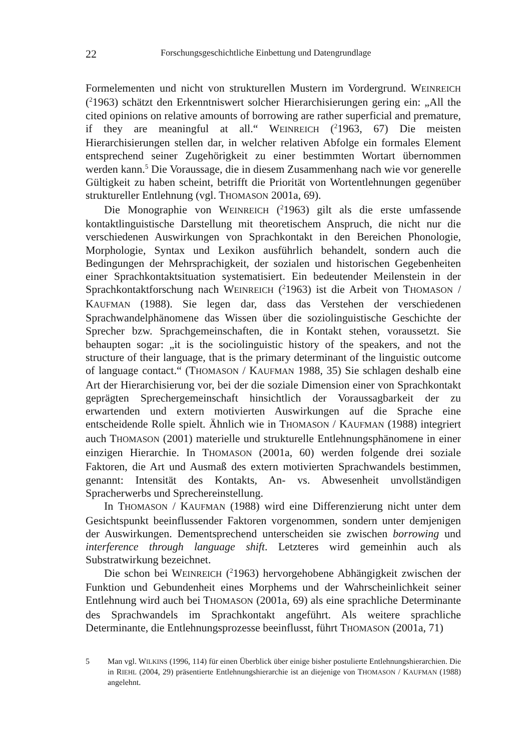22 Forschungsgeschichtliche Einbettung und Datengrundlage
Formelementen und nicht von strukturellen Mustern im Vordergrund. WEINREICH (<sup>2</sup>1963) schätzt den Erkenntniswert solcher Hierarchisierungen gering ein: „All the cited opinions on relative amounts of borrowing are rather superficial and premature, if they are meaningful at all.“ WEINREICH (<sup>2</sup>1963, 67) Die meisten Hierarchisierungen stellen dar, in welcher relativen Abfolge ein formales Element entsprechend seiner Zugehörigkeit zu einer bestimmten Wortart übernommen werden kann.<sup>5</sup> Die Voraussage, die in diesem Zusammenhang nach wie vor generelle Gültigkeit zu haben scheint, betrifft die Priorität von Wortentlehnungen gegenüber struktureller Entlehnung (vgl. THOMASON 2001a, 69).
Die Monographie von WEINREICH (<sup>2</sup>1963) gilt als die erste umfassende kontaktlinguistische Darstellung mit theoretischem Anspruch, die nicht nur die verschiedenen Auswirkungen von Sprachkontakt in den Bereichen Phonologie, Morphologie, Syntax und Lexikon ausführlich behandelt, sondern auch die Bedingungen der Mehrsprachigkeit, der sozialen und historischen Gegebenheiten einer Sprachkontaktsituation systematisiert. Ein bedeutender Meilenstein in der Sprachkontaktforschung nach WEINREICH (<sup>2</sup>1963) ist die Arbeit von THOMASON / KAUFMAN (1988). Sie legen dar, dass das Verstehen der verschiedenen Sprachwandelphänomene das Wissen über die soziolinguistische Geschichte der Sprecher bzw. Sprachgemeinschaften, die in Kontakt stehen, voraussetzt. Sie behaupten sogar: „it is the sociolinguistic history of the speakers, and not the structure of their language, that is the primary determinant of the linguistic outcome of language contact.“ (THOMASON / KAUFMAN 1988, 35) Sie schlagen deshalb eine Art der Hierarchisierung vor, bei der die soziale Dimension einer von Sprachkontakt geprägten Sprechergemeinschaft hinsichtlich der Voraussagbarkeit der zu erwartenden und extern motivierten Auswirkungen auf die Sprache eine entscheidende Rolle spielt. Ähnlich wie in THOMASON / KAUFMAN (1988) integriert auch THOMASON (2001) materielle und strukturelle Entlehnungsphänomene in einer einzigen Hierarchie. In THOMASON (2001a, 60) werden folgende drei soziale Faktoren, die Art und Ausmaß des extern motivierten Sprachwandels bestimmen, genannt: Intensität des Kontakts, An- vs. Abwesenheit unvollständigen Spracherwerbs und Sprechereinstellung.
In THOMASON / KAUFMAN (1988) wird eine Differenzierung nicht unter dem Gesichtspunkt beeinflussender Faktoren vorgenommen, sondern unter demjenigen der Auswirkungen. Dementsprechend unterscheiden sie zwischen borrowing und interference through language shift. Letzteres wird gemeinhin auch als Substratwirkung bezeichnet.
Die schon bei WEINREICH (<sup>2</sup>1963) hervorgehobene Abhängigkeit zwischen der Funktion und Gebundenheit eines Morphems und der Wahrscheinlichkeit seiner Entlehnung wird auch bei THOMASON (2001a, 69) als eine sprachliche Determinante des Sprachwandels im Sprachkontakt angeführt. Als weitere sprachliche Determinante, die Entlehnungsprozesse beeinflusst, führt THOMASON (2001a, 71)
5 Man vgl. WILKINS (1996, 114) für einen Überblick über einige bisher postulierte Entlehnungshierarchien. Die in RIEHL (2004, 29) präsentierte Entlehnungshierarchie ist an diejenige von THOMASON / KAUFMAN (1988) angelehnt.